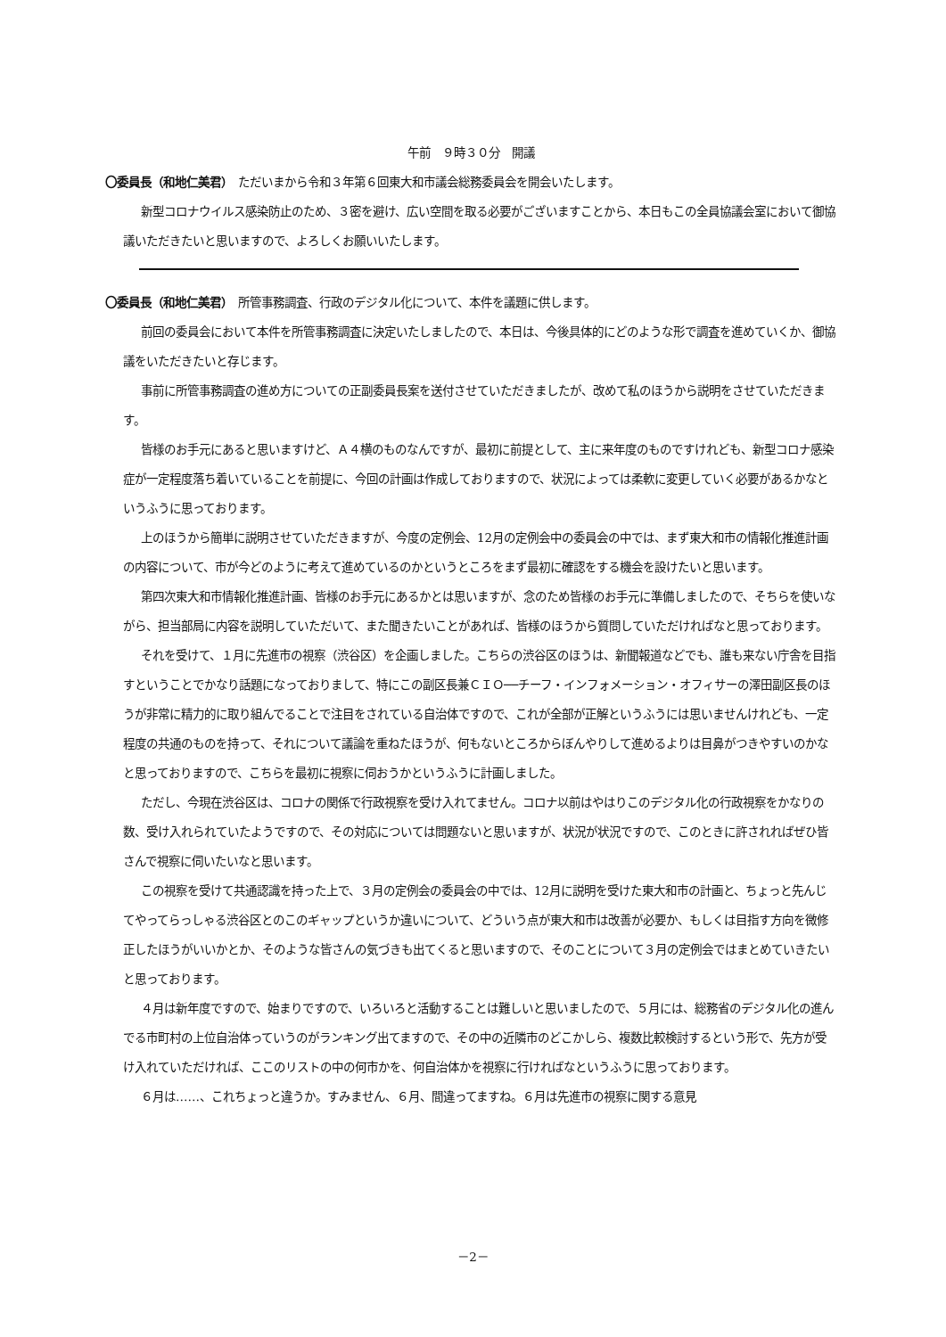午前　９時３０分　開議
〇委員長（和地仁美君）　ただいまから令和３年第６回東大和市議会総務委員会を開会いたします。
新型コロナウイルス感染防止のため、３密を避け、広い空間を取る必要がございますことから、本日もこの全員協議会室において御協議いただきたいと思いますので、よろしくお願いいたします。
〇委員長（和地仁美君）　所管事務調査、行政のデジタル化について、本件を議題に供します。
前回の委員会において本件を所管事務調査に決定いたしましたので、本日は、今後具体的にどのような形で調査を進めていくか、御協議をいただきたいと存じます。
事前に所管事務調査の進め方についての正副委員長案を送付させていただきましたが、改めて私のほうから説明をさせていただきます。
皆様のお手元にあると思いますけど、Ａ４横のものなんですが、最初に前提として、主に来年度のものですけれども、新型コロナ感染症が一定程度落ち着いていることを前提に、今回の計画は作成しておりますので、状況によっては柔軟に変更していく必要があるかなというふうに思っております。
上のほうから簡単に説明させていただきますが、今度の定例会、12月の定例会中の委員会の中では、まず東大和市の情報化推進計画の内容について、市が今どのように考えて進めているのかというところをまず最初に確認をする機会を設けたいと思います。
第四次東大和市情報化推進計画、皆様のお手元にあるかとは思いますが、念のため皆様のお手元に準備しましたので、そちらを使いながら、担当部局に内容を説明していただいて、また聞きたいことがあれば、皆様のほうから質問していただければなと思っております。
それを受けて、１月に先進市の視察（渋谷区）を企画しました。こちらの渋谷区のほうは、新聞報道などでも、誰も来ない庁舎を目指すということでかなり話題になっておりまして、特にこの副区長兼ＣＩＯ──チーフ・インフォメーション・オフィサーの澤田副区長のほうが非常に精力的に取り組んでることで注目をされている自治体ですので、これが全部が正解というふうには思いませんけれども、一定程度の共通のものを持って、それについて議論を重ねたほうが、何もないところからぼんやりして進めるよりは目鼻がつきやすいのかなと思っておりますので、こちらを最初に視察に伺おうかというふうに計画しました。
ただし、今現在渋谷区は、コロナの関係で行政視察を受け入れてません。コロナ以前はやはりこのデジタル化の行政視察をかなりの数、受け入れられていたようですので、その対応については問題ないと思いますが、状況が状況ですので、このときに許されればぜひ皆さんで視察に伺いたいなと思います。
この視察を受けて共通認識を持った上で、３月の定例会の委員会の中では、12月に説明を受けた東大和市の計画と、ちょっと先んじてやってらっしゃる渋谷区とのこのギャップというか違いについて、どういう点が東大和市は改善が必要か、もしくは目指す方向を微修正したほうがいいかとか、そのような皆さんの気づきも出てくると思いますので、そのことについて３月の定例会ではまとめていきたいと思っております。
４月は新年度ですので、始まりですので、いろいろと活動することは難しいと思いましたので、５月には、総務省のデジタル化の進んでる市町村の上位自治体っていうのがランキング出てますので、その中の近隣市のどこかしら、複数比較検討するという形で、先方が受け入れていただければ、ここのリストの中の何市かを、何自治体かを視察に行ければなというふうに思っております。
６月は……、これちょっと違うか。すみません、６月、間違ってますね。６月は先進市の視察に関する意見
－2－